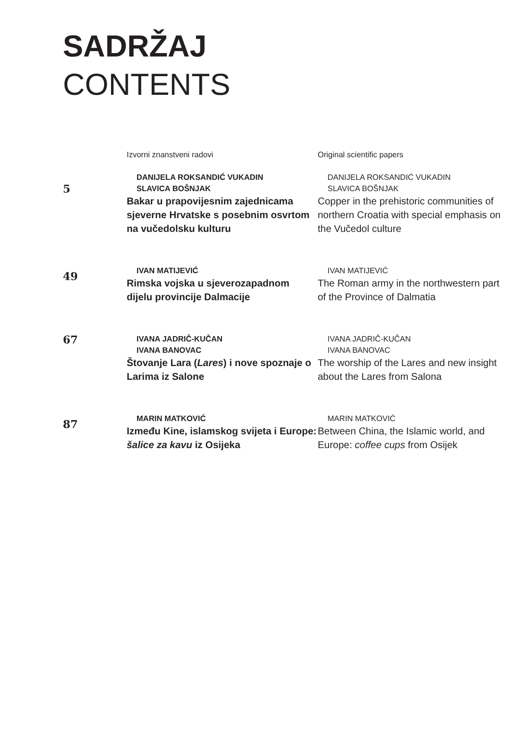SADRŽAJ
CONTENTS
Izvorni znanstveni radovi
Original scientific papers
5
DANIJELA ROKSANDIĆ VUKADIN
SLAVICA BOŠNJAK
Bakar u prapovijesnim zajednicama sjeverne Hrvatske s posebnim osvrtom na vučedolsku kulturu
DANIJELA ROKSANDIĆ VUKADIN
SLAVICA BOŠNJAK
Copper in the prehistoric communities of northern Croatia with special emphasis on the Vučedol culture
49
IVAN MATIJEVIĆ
Rimska vojska u sjeverozapadnom dijelu provincije Dalmacije
IVAN MATIJEVIĆ
The Roman army in the northwestern part of the Province of Dalmatia
67
IVANA JADRIČ-KUČAN
IVANA BANOVAC
Štovanje Lara (Lares) i nove spoznaje o Larima iz Salone
IVANA JADRIČ-KUČAN
IVANA BANOVAC
The worship of the Lares and new insight about the Lares from Salona
87
MARIN MATKOVIĆ
Između Kine, islamskog svijeta i Europe: šalice za kavu iz Osijeka
MARIN MATKOVIĆ
Between China, the Islamic world, and Europe: coffee cups from Osijek